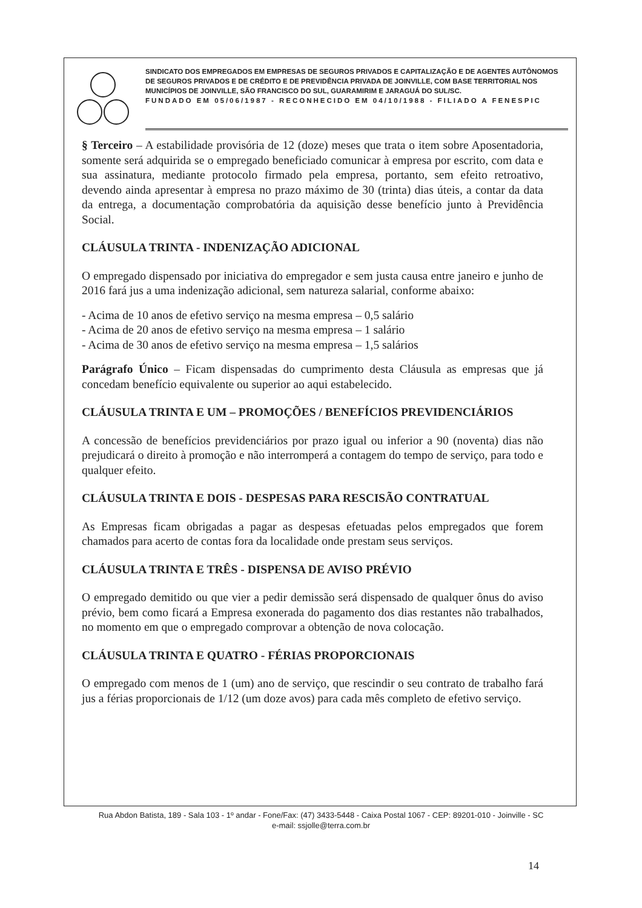SINDICATO DOS EMPREGADOS EM EMPRESAS DE SEGUROS PRIVADOS E CAPITALIZAÇÃO E DE AGENTES AUTÔNOMOS DE SEGUROS PRIVADOS E DE CRÉDITO E DE PREVIDÊNCIA PRIVADA DE JOINVILLE, COM BASE TERRITORIAL NOS MUNICÍPIOS DE JOINVILLE, SÃO FRANCISCO DO SUL, GUARAMIRIM E JARAGUÁ DO SUL/SC.
FUNDADO EM 05/06/1987 - RECONHECIDO EM 04/10/1988 - FILIADO A FENESPIC
§ Terceiro – A estabilidade provisória de 12 (doze) meses que trata o item sobre Aposentadoria, somente será adquirida se o empregado beneficiado comunicar à empresa por escrito, com data e sua assinatura, mediante protocolo firmado pela empresa, portanto, sem efeito retroativo, devendo ainda apresentar à empresa no prazo máximo de 30 (trinta) dias úteis, a contar da data da entrega, a documentação comprobatória da aquisição desse benefício junto à Previdência Social.
CLÁUSULA TRINTA - INDENIZAÇÃO ADICIONAL
O empregado dispensado por iniciativa do empregador e sem justa causa entre janeiro e junho de 2016 fará jus a uma indenização adicional, sem natureza salarial, conforme abaixo:
- Acima de 10 anos de efetivo serviço na mesma empresa – 0,5 salário
- Acima de 20 anos de efetivo serviço na mesma empresa – 1 salário
- Acima de 30 anos de efetivo serviço na mesma empresa – 1,5 salários
Parágrafo Único – Ficam dispensadas do cumprimento desta Cláusula as empresas que já concedam benefício equivalente ou superior ao aqui estabelecido.
CLÁUSULA TRINTA E UM – PROMOÇÕES / BENEFÍCIOS PREVIDENCIÁRIOS
A concessão de benefícios previdenciários por prazo igual ou inferior a 90 (noventa) dias não prejudicará o direito à promoção e não interromperá a contagem do tempo de serviço, para todo e qualquer efeito.
CLÁUSULA TRINTA E DOIS - DESPESAS PARA RESCISÃO CONTRATUAL
As Empresas ficam obrigadas a pagar as despesas efetuadas pelos empregados que forem chamados para acerto de contas fora da localidade onde prestam seus serviços.
CLÁUSULA TRINTA E TRÊS - DISPENSA DE AVISO PRÉVIO
O empregado demitido ou que vier a pedir demissão será dispensado de qualquer ônus do aviso prévio, bem como ficará a Empresa exonerada do pagamento dos dias restantes não trabalhados, no momento em que o empregado comprovar a obtenção de nova colocação.
CLÁUSULA TRINTA E QUATRO - FÉRIAS PROPORCIONAIS
O empregado com menos de 1 (um) ano de serviço, que rescindir o seu contrato de trabalho fará jus a férias proporcionais de 1/12 (um doze avos) para cada mês completo de efetivo serviço.
Rua Abdon Batista, 189 - Sala 103 - 1º andar - Fone/Fax: (47) 3433-5448 - Caixa Postal 1067 - CEP: 89201-010 - Joinville - SC
e-mail: ssjolle@terra.com.br
14